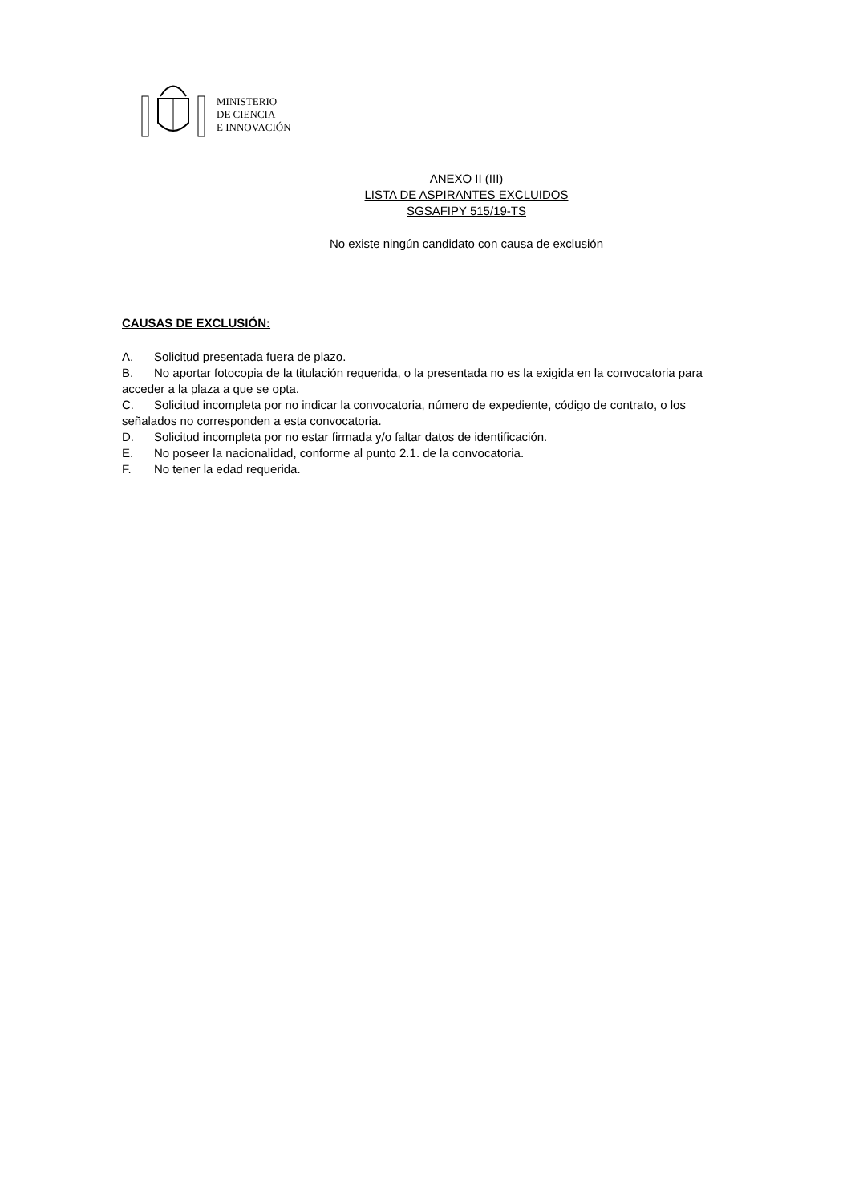MINISTERIO
DE CIENCIA
E INNOVACIÓN
ANEXO II (III)
LISTA DE ASPIRANTES EXCLUIDOS
SGSAFIPY 515/19-TS
No existe ningún candidato con causa de exclusión
CAUSAS DE EXCLUSIÓN:
A. Solicitud presentada fuera de plazo.
B. No aportar fotocopia de la titulación requerida, o la presentada no es la exigida en la convocatoria para acceder a la plaza a que se opta.
C. Solicitud incompleta por no indicar la convocatoria, número de expediente, código de contrato, o los señalados no corresponden a esta convocatoria.
D. Solicitud incompleta por no estar firmada y/o faltar datos de identificación.
E. No poseer la nacionalidad, conforme al punto 2.1. de la convocatoria.
F. No tener la edad requerida.